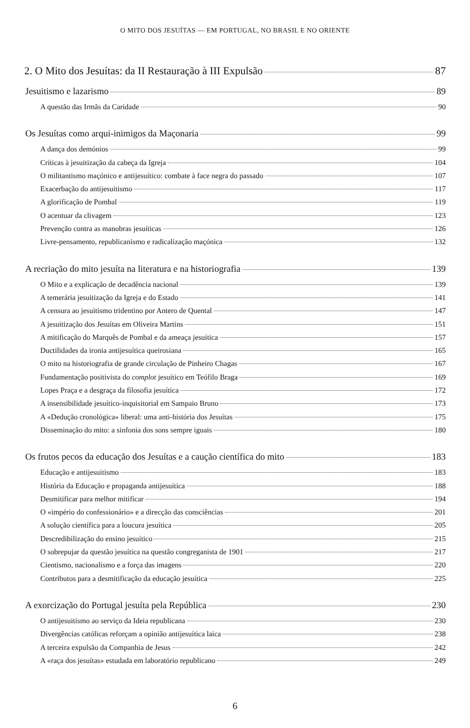O MITO DOS JESUÍTAS — EM PORTUGAL, NO BRASIL E NO ORIENTE
2. O Mito dos Jesuítas: da II Restauração à III Expulsão 87
Jesuitismo e lazarismo 89
A questão das Irmãs da Caridade 90
Os Jesuítas como arqui-inimigos da Maçonaria 99
A dança dos demónios 99
Críticas à jesuitização da cabeça da Igreja 104
O militantismo maçónico e antijesuítico: combate à face negra do passado 107
Exacerbação do antijesuitismo 117
A glorificação de Pombal 119
O acentuar da clivagem 123
Prevenção contra as manobras jesuíticas 126
Livre-pensamento, republicanismo e radicalização maçónica 132
A recriação do mito jesuíta na literatura e na historiografia 139
O Mito e a explicação de decadência nacional 139
A temerária jesuitização da Igreja e do Estado 141
A censura ao jesuitismo tridentino por Antero de Quental 147
A jesuitização dos Jesuítas em Oliveira Martins 151
A mitificação do Marquês de Pombal e da ameaça jesuítica 157
Ductilidades da ironia antijesuítica queirosiana 165
O mito na historiografia de grande circulação de Pinheiro Chagas 167
Fundamentação positivista do complot jesuítico em Teófilo Braga 169
Lopes Praça e a desgraça da filosofia jesuítica 172
A insensibilidade jesuítico-inquisitorial em Sampaio Bruno 173
A «Dedução cronológica» liberal: uma anti-história dos Jesuítas 175
Disseminação do mito: a sinfonia dos sons sempre iguais 180
Os frutos pecos da educação dos Jesuítas e a caução científica do mito 183
Educação e antijesuitismo 183
História da Educação e propaganda antijesuítica 188
Desmitificar para melhor mitificar 194
O «império do confessionário» e a direcção das consciências 201
A solução científica para a loucura jesuítica 205
Descredibilização do ensino jesuítico 215
O sobrepujar da questão jesuítica na questão congreganista de 1901 217
Cientismo, nacionalismo e a força das imagens 220
Contributos para a desmitificação da educação jesuítica 225
A exorcização do Portugal jesuíta pela República 230
O antijesuitismo ao serviço da Ideia republicana 230
Divergências católicas reforçam a opinião antijesuítica laica 238
A terceira expulsão da Companhia de Jesus 242
A «raça dos jesuítas» estudada em laboratório republicano 249
6